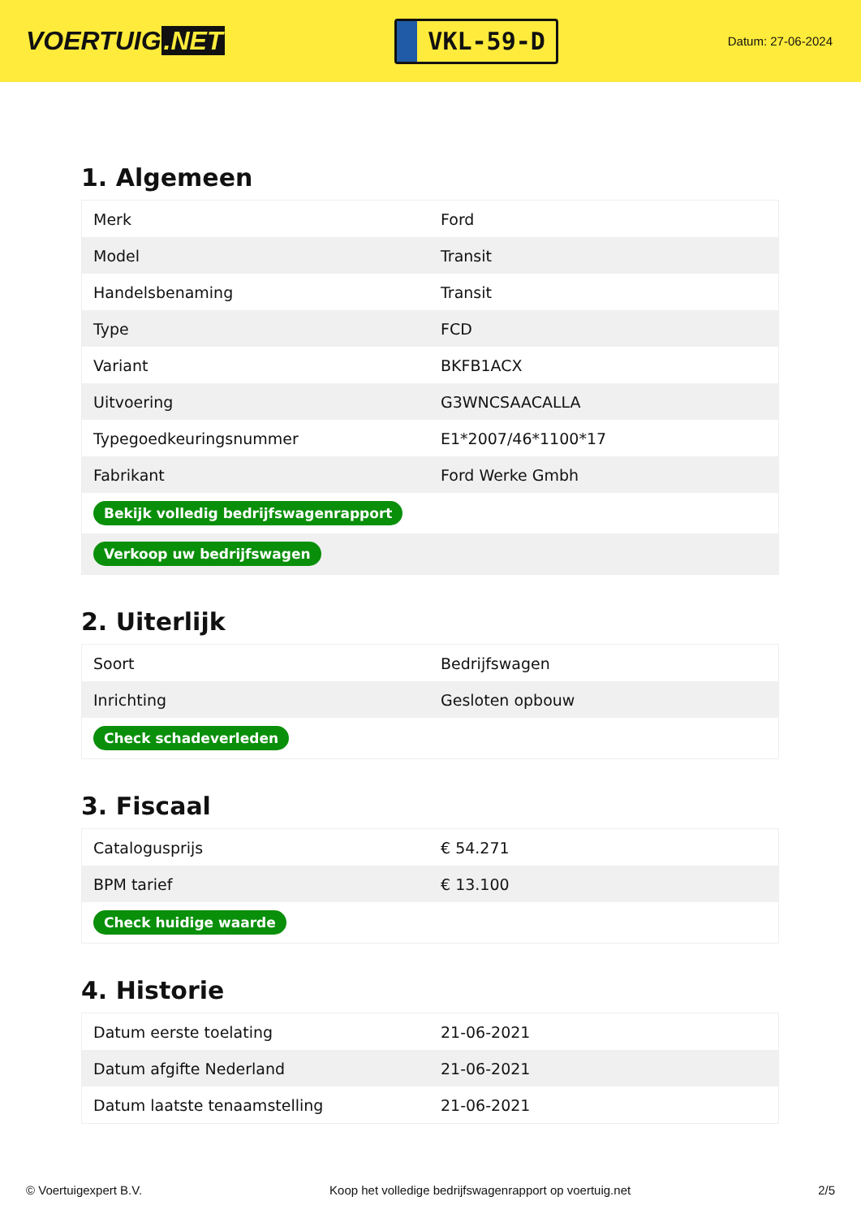VOERTUIG.NET
VKL-59-D
Datum: 27-06-2024
1. Algemeen
| Merk | Ford |
| Model | Transit |
| Handelsbenaming | Transit |
| Type | FCD |
| Variant | BKFB1ACX |
| Uitvoering | G3WNCSAACALLA |
| Typegoedkeuringsnummer | E1*2007/46*1100*17 |
| Fabrikant | Ford Werke Gmbh |
| Bekijk volledig bedrijfswagenrapport | |
| Verkoop uw bedrijfswagen | |
2. Uiterlijk
| Soort | Bedrijfswagen |
| Inrichting | Gesloten opbouw |
| Check schadeverleden | |
3. Fiscaal
| Catalogusprijs | € 54.271 |
| BPM tarief | € 13.100 |
| Check huidige waarde | |
4. Historie
| Datum eerste toelating | 21-06-2021 |
| Datum afgifte Nederland | 21-06-2021 |
| Datum laatste tenaamstelling | 21-06-2021 |
© Voertuigexpert B.V. Koop het volledige bedrijfswagenrapport op voertuig.net 2/5